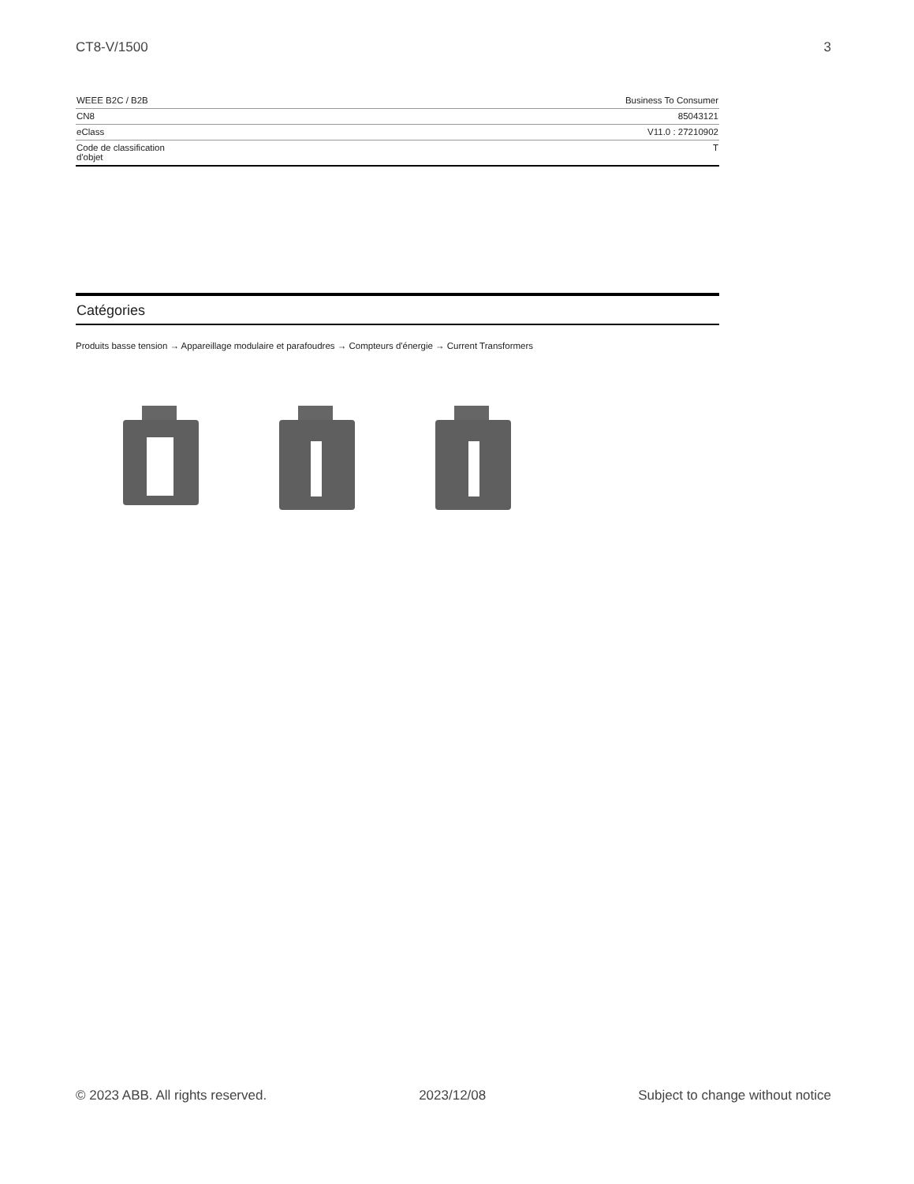CT8-V/1500 3
| WEEE B2C / B2B | Business To Consumer |
| CN8 | 85043121 |
| eClass | V11.0 : 27210902 |
| Code de classification d'objet | T |
Catégories
Produits basse tension → Appareillage modulaire et parafoudres → Compteurs d'énergie → Current Transformers
© 2023 ABB. All rights reserved. 2023/12/08 Subject to change without notice